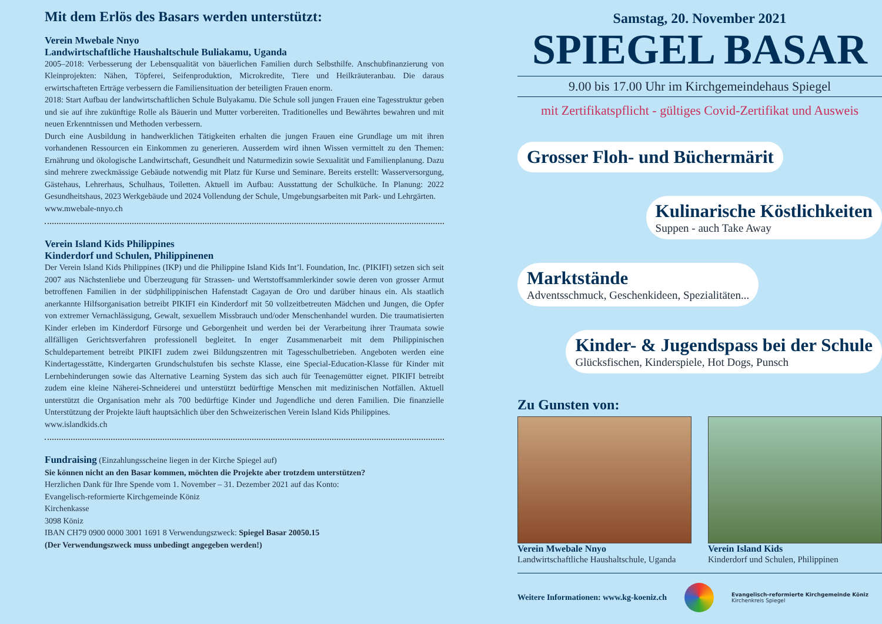Mit dem Erlös des Basars werden unterstützt:
Verein Mwebale Nnyo
Landwirtschaftliche Haushaltschule Buliakamu, Uganda
2005–2018: Verbesserung der Lebensqualität von bäuerlichen Familien durch Selbsthilfe. Anschubfinanzierung von Kleinprojekten: Nähen, Töpferei, Seifenproduktion, Microkredite, Tiere und Heilkräuteranbau. Die daraus erwirtschafteten Erträge verbessern die Familiensituation der beteiligten Frauen enorm.
2018: Start Aufbau der landwirtschaftlichen Schule Bulyakamu. Die Schule soll jungen Frauen eine Tagesstruktur geben und sie auf ihre zukünftige Rolle als Bäuerin und Mutter vorbereiten. Traditionelles und Bewährtes bewahren und mit neuen Erkenntnissen und Methoden verbessern.
Durch eine Ausbildung in handwerklichen Tätigkeiten erhalten die jungen Frauen eine Grundlage um mit ihren vorhandenen Ressourcen ein Einkommen zu generieren. Ausserdem wird ihnen Wissen vermittelt zu den Themen: Ernährung und ökologische Landwirtschaft, Gesundheit und Naturmedizin sowie Sexualität und Familienplanung. Dazu sind mehrere zweckmässige Gebäude notwendig mit Platz für Kurse und Seminare. Bereits erstellt: Wasserversorgung, Gästehaus, Lehrerhaus, Schulhaus, Toiletten. Aktuell im Aufbau: Ausstattung der Schulküche. In Planung: 2022 Gesundheitshaus, 2023 Werkgebäude und 2024 Vollendung der Schule, Umgebungsarbeiten mit Park- und Lehrgärten.
www.mwebale-nnyo.ch
Verein Island Kids Philippines
Kinderdorf und Schulen, Philippinenen
Der Verein Island Kids Philippines (IKP) und die Philippine Island Kids Int’l. Foundation, Inc. (PIKIFI) setzen sich seit 2007 aus Nächstenliebe und Überzeugung für Strassen- und Wertstoffsammlerkinder sowie deren von grosser Armut betroffenen Familien in der südphilippinischen Hafenstadt Cagayan de Oro und darüber hinaus ein. Als staatlich anerkannte Hilfsorganisation betreibt PIKIFI ein Kinderdorf mit 50 vollzeitbetreuten Mädchen und Jungen, die Opfer von extremer Vernachlässigung, Gewalt, sexuellem Missbrauch und/oder Menschenhandel wurden. Die traumatisierten Kinder erleben im Kinderdorf Fürsorge und Geborgenheit und werden bei der Verarbeitung ihrer Traumata sowie allfälligen Gerichtsverfahren professionell begleitet. In enger Zusammenarbeit mit dem Philippinischen Schuldepartement betreibt PIKIFI zudem zwei Bildungszentren mit Tagesschulbetrieben. Angeboten werden eine Kindertagesstätte, Kindergarten Grundschulstufen bis sechste Klasse, eine Special-Education-Klasse für Kinder mit Lernbehinderungen sowie das Alternative Learning System das sich auch für Teenagemütter eignet. PIKIFI betreibt zudem eine kleine Näherei-Schneiderei und unterstützt bedürftige Menschen mit medizinischen Notfällen. Aktuell unterstützt die Organisation mehr als 700 bedürftige Kinder und Jugendliche und deren Familien. Die finanzielle Unterstützung der Projekte läuft hauptsächlich über den Schweizerischen Verein Island Kids Philippines.
www.islandkids.ch
Fundraising (Einzahlungsscheine liegen in der Kirche Spiegel auf)
Sie können nicht an den Basar kommen, möchten die Projekte aber trotzdem unterstützen?
Herzlichen Dank für Ihre Spende vom 1. November – 31. Dezember 2021 auf das Konto:
Evangelisch-reformierte Kirchgemeinde Köniz
Kirchenkasse
3098 Köniz
IBAN CH79 0900 0000 3001 1691 8 Verwendungszweck: Spiegel Basar 20050.15
(Der Verwendungszweck muss unbedingt angegeben werden!)
Samstag, 20. November 2021
SPIEGEL BASAR
9.00 bis 17.00 Uhr im Kirchgemeindehaus Spiegel
mit Zertifikatspflicht - gültiges Covid-Zertifikat und Ausweis
Grosser Floh- und Büchermärit
Kulinarische Köstlichkeiten Suppen - auch Take Away
Marktstände Adventsschmuck, Geschenkideen, Spezialitäten...
Kinder- & Jugendspass bei der Schule Glücksfischen, Kinderspiele, Hot Dogs, Punsch
Zu Gunsten von:
Verein Mwebale Nnyo
Landwirtschaftliche Haushaltschule, Uganda
Verein Island Kids
Kinderdorf und Schulen, Philippinen
Weitere Informationen: www.kg-koeniz.ch
Evangelisch-reformierte Kirchgemeinde Köniz
Kirchenkreis Spiegel